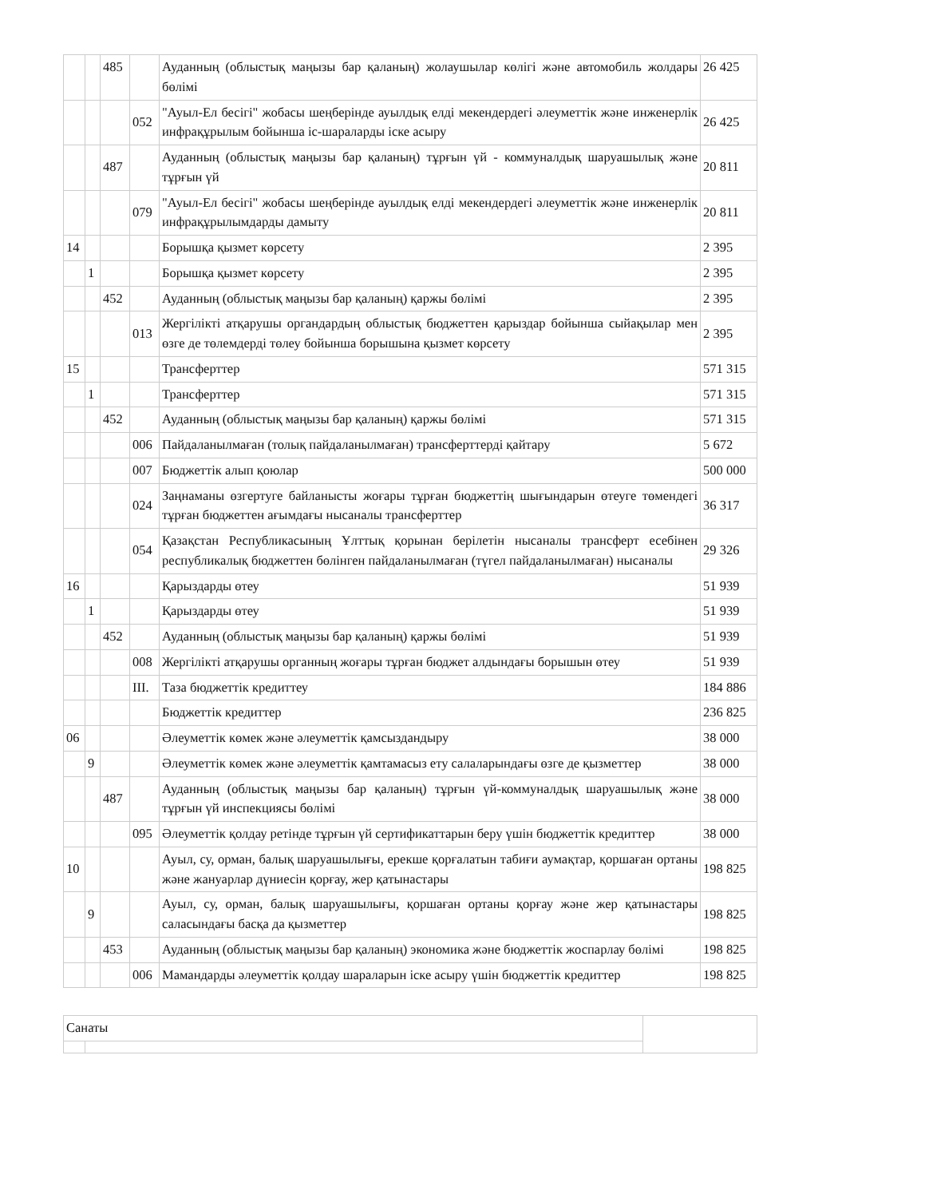| | | 485 | | Ауданның (облыстық маңызы бар қаланың) жолаушылар көлігі және автомобиль жолдары бөлімі | 26 425 |
| | | | 052 | "Ауыл-Ел бесігі" жобасы шеңберінде ауылдық елді мекендердегі әлеуметтік және инженерлік инфрақұрылым бойынша іс-шараларды іске асыру | 26 425 |
| | | 487 | | Ауданның (облыстық маңызы бар қаланың) тұрғын үй - коммуналдық шаруашылық және тұрғын үй | 20 811 |
| | | | 079 | "Ауыл-Ел бесігі" жобасы шеңберінде ауылдық елді мекендердегі әлеуметтік және инженерлік инфрақұрылымдарды дамыту | 20 811 |
| 14 | | | | Борышқа қызмет көрсету | 2 395 |
| | 1 | | | Борышқа қызмет көрсету | 2 395 |
| | | 452 | | Ауданның (облыстық маңызы бар қаланың) қаржы бөлімі | 2 395 |
| | | | 013 | Жергілікті атқарушы органдардың облыстық бюджеттен қарыздар бойынша сыйақылар мен өзге де төлемдерді төлеу бойынша борышына қызмет көрсету | 2 395 |
| 15 | | | | Трансферттер | 571 315 |
| | 1 | | | Трансферттер | 571 315 |
| | | 452 | | Ауданның (облыстық маңызы бар қаланың) қаржы бөлімі | 571 315 |
| | | | 006 | Пайдаланылмаған (толық пайдаланылмаған) трансферттерді қайтару | 5 672 |
| | | | 007 | Бюджеттік алып қоюлар | 500 000 |
| | | | 024 | Заңнаманы өзгертуге байланысты жоғары тұрған бюджеттің шығындарын өтеуге төмендегі тұрған бюджеттен ағымдағы нысаналы трансферттер | 36 317 |
| | | | 054 | Қазақстан Республикасының Ұлттық қорынан берілетін нысаналы трансферт есебінен республикалық бюджеттен бөлінген пайдаланылмаған (түгел пайдаланылмаған) нысаналы | 29 326 |
| 16 | | | | Қарыздарды өтеу | 51 939 |
| | 1 | | | Қарыздарды өтеу | 51 939 |
| | | 452 | | Ауданның (облыстық маңызы бар қаланың) қаржы бөлімі | 51 939 |
| | | | 008 | Жергілікті атқарушы органның жоғары тұрған бюджет алдындағы борышын өтеу | 51 939 |
| | | | III. | Таза бюджеттік кредиттеу | 184 886 |
| | | | | Бюджеттік кредиттер | 236 825 |
| 06 | | | | Әлеуметтік көмек және әлеуметтік қамсыздандыру | 38 000 |
| | 9 | | | Әлеуметтік көмек және әлеуметтік қамтамасыз ету салаларындағы өзге де қызметтер | 38 000 |
| | | 487 | | Ауданның (облыстық маңызы бар қаланың) тұрғын үй-коммуналдық шаруашылық және тұрғын үй инспекциясы бөлімі | 38 000 |
| | | | 095 | Әлеуметтік қолдау ретінде тұрғын үй сертификаттарын беру үшін бюджеттік кредиттер | 38 000 |
| 10 | | | | Ауыл, су, орман, балық шаруашылығы, ерекше қорғалатын табиғи аумақтар, қоршаған ортаны және жануарлар дүниесін қорғау, жер қатынастары | 198 825 |
| | 9 | | | Ауыл, су, орман, балық шаруашылығы, қоршаған ортаны қорғау және жер қатынастары саласындағы басқа да қызметтер | 198 825 |
| | | 453 | | Ауданның (облыстық маңызы бар қаланың) экономика және бюджеттік жоспарлау бөлімі | 198 825 |
| | | | 006 | Мамандарды әлеуметтік қолдау шараларын іске асыру үшін бюджеттік кредиттер | 198 825 |
| Санаты | | |